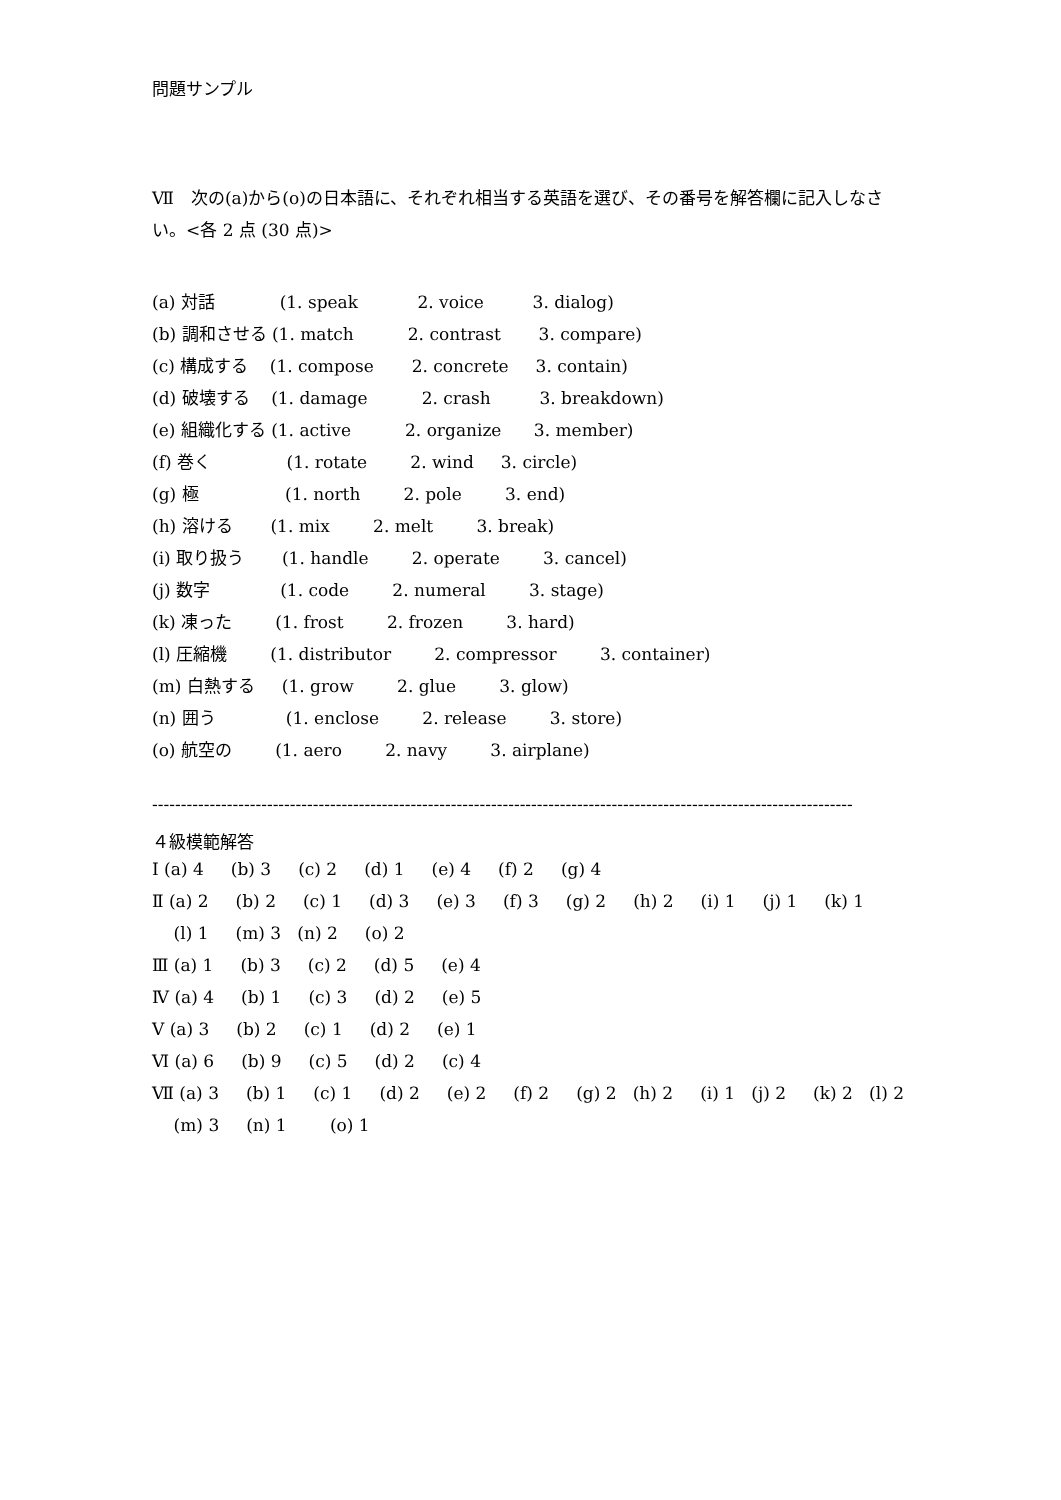問題サンプル
Ⅶ　次の(a)から(o)の日本語に、それぞれ相当する英語を選び、その番号を解答欄に記入しなさい。<各 2 点 (30 点)>
(a) 対話 (1. speak 2. voice 3. dialog)
(b) 調和させる (1. match 2. contrast 3. compare)
(c) 構成する (1. compose 2. concrete 3. contain)
(d) 破壊する (1. damage 2. crash 3. breakdown)
(e) 組織化する (1. active 2. organize 3. member)
(f) 巻く (1. rotate 2. wind 3. circle)
(g) 極 (1. north 2. pole 3. end)
(h) 溶ける (1. mix 2. melt 3. break)
(i) 取り扱う (1. handle 2. operate 3. cancel)
(j) 数字 (1. code 2. numeral 3. stage)
(k) 凍った (1. frost 2. frozen 3. hard)
(l) 圧縮機 (1. distributor 2. compressor 3. container)
(m) 白熱する (1. grow 2. glue 3. glow)
(n) 囲う (1. enclose 2. release 3. store)
(o) 航空の (1. aero 2. navy 3. airplane)
--------------------------------------------------------------------------------------------------------------------------
４級模範解答
Ⅰ (a) 4 (b) 3 (c) 2 (d) 1 (e) 4 (f) 2 (g) 4
Ⅱ (a) 2 (b) 2 (c) 1 (d) 3 (e) 3 (f) 3 (g) 2 (h) 2 (i) 1 (j) 1 (k) 1
(l) 1 (m) 3 (n) 2 (o) 2
Ⅲ (a) 1 (b) 3 (c) 2 (d) 5 (e) 4
Ⅳ (a) 4 (b) 1 (c) 3 (d) 2 (e) 5
Ⅴ (a) 3 (b) 2 (c) 1 (d) 2 (e) 1
Ⅵ (a) 6 (b) 9 (c) 5 (d) 2 (c) 4
Ⅶ (a) 3 (b) 1 (c) 1 (d) 2 (e) 2 (f) 2 (g) 2 (h) 2 (i) 1 (j) 2 (k) 2 (l) 2
(m) 3 (n) 1 (o) 1